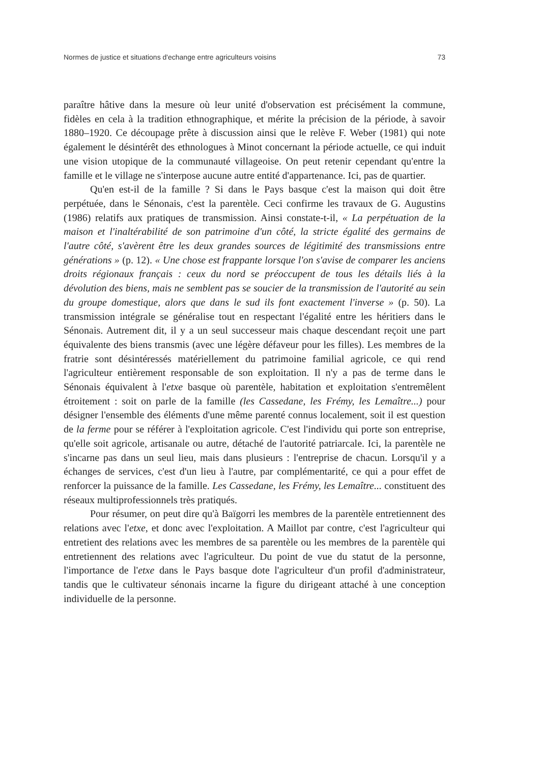Normes de justice et situations d'echange entre agriculteurs voisins 73
paraître hâtive dans la mesure où leur unité d'observation est précisément la commune, fidèles en cela à la tradition ethnographique, et mérite la précision de la période, à savoir 1880–1920. Ce découpage prête à discussion ainsi que le relève F. Weber (1981) qui note également le désintérêt des ethnologues à Minot concernant la période actuelle, ce qui induit une vision utopique de la communauté villageoise. On peut retenir cependant qu'entre la famille et le village ne s'interpose aucune autre entité d'appartenance. Ici, pas de quartier.
Qu'en est-il de la famille ? Si dans le Pays basque c'est la maison qui doit être perpétuée, dans le Sénonais, c'est la parentèle. Ceci confirme les travaux de G. Augustins (1986) relatifs aux pratiques de transmission. Ainsi constate-t-il, « La perpétuation de la maison et l'inaltérabilité de son patrimoine d'un côté, la stricte égalité des germains de l'autre côté, s'avèrent être les deux grandes sources de légitimité des transmissions entre générations » (p. 12). « Une chose est frappante lorsque l'on s'avise de comparer les anciens droits régionaux français : ceux du nord se préoccupent de tous les détails liés à la dévolution des biens, mais ne semblent pas se soucier de la transmission de l'autorité au sein du groupe domestique, alors que dans le sud ils font exactement l'inverse » (p. 50). La transmission intégrale se généralise tout en respectant l'égalité entre les héritiers dans le Sénonais. Autrement dit, il y a un seul successeur mais chaque descendant reçoit une part équivalente des biens transmis (avec une légère défaveur pour les filles). Les membres de la fratrie sont désintéressés matériellement du patrimoine familial agricole, ce qui rend l'agriculteur entièrement responsable de son exploitation. Il n'y a pas de terme dans le Sénonais équivalent à l'etxe basque où parentèle, habitation et exploitation s'entremêlent étroitement : soit on parle de la famille (les Cassedane, les Frémy, les Lemaître...) pour désigner l'ensemble des éléments d'une même parenté connus localement, soit il est question de la ferme pour se référer à l'exploitation agricole. C'est l'individu qui porte son entreprise, qu'elle soit agricole, artisanale ou autre, détaché de l'autorité patriarcale. Ici, la parentèle ne s'incarne pas dans un seul lieu, mais dans plusieurs : l'entreprise de chacun. Lorsqu'il y a échanges de services, c'est d'un lieu à l'autre, par complémentarité, ce qui a pour effet de renforcer la puissance de la famille. Les Cassedane, les Frémy, les Lemaître... constituent des réseaux multiprofessionnels très pratiqués.
Pour résumer, on peut dire qu'à Baïgorri les membres de la parentèle entretiennent des relations avec l'etxe, et donc avec l'exploitation. A Maillot par contre, c'est l'agriculteur qui entretient des relations avec les membres de sa parentèle ou les membres de la parentèle qui entretiennent des relations avec l'agriculteur. Du point de vue du statut de la personne, l'importance de l'etxe dans le Pays basque dote l'agriculteur d'un profil d'administrateur, tandis que le cultivateur sénonais incarne la figure du dirigeant attaché à une conception individuelle de la personne.